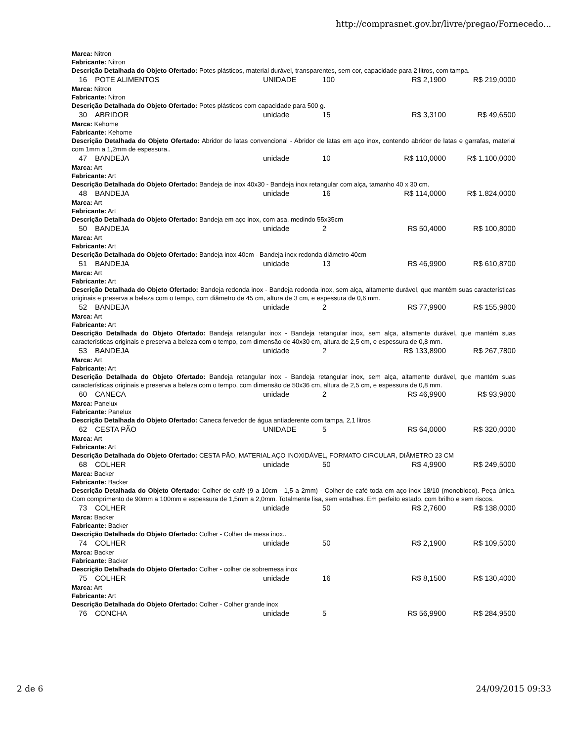http://comprasnet.gov.br/livre/pregao/Fornecedo...
| Marca: Nitron Fabricante: Nitron Descrição Detalhada do Objeto Ofertado: Potes plásticos, material durável, transparentes, sem cor, capacidade para 2 litros, com tampa. | | | | | |
| 16 | POTE ALIMENTOS | UNIDADE | 100 | R$ 2,1900 | R$ 219,0000 |
| Marca: Nitron Fabricante: Nitron Descrição Detalhada do Objeto Ofertado: Potes plásticos com capacidade para 500 g. | | | | | |
| 30 | ABRIDOR | unidade | 15 | R$ 3,3100 | R$ 49,6500 |
| Marca: Kehome Fabricante: Kehome Descrição Detalhada do Objeto Ofertado: Abridor de latas convencional - Abridor de latas em aço inox, contendo abridor de latas e garrafas, material com 1mm a 1,2mm de espessura.. | | | | | |
| 47 | BANDEJA | unidade | 10 | R$ 110,0000 | R$ 1.100,0000 |
| Marca: Art Fabricante: Art Descrição Detalhada do Objeto Ofertado: Bandeja de inox 40x30 - Bandeja inox retangular com alça, tamanho 40 x 30 cm. | | | | | |
| 48 | BANDEJA | unidade | 16 | R$ 114,0000 | R$ 1.824,0000 |
| Marca: Art Fabricante: Art Descrição Detalhada do Objeto Ofertado: Bandeja em aço inox, com asa, medindo 55x35cm | | | | | |
| 50 | BANDEJA | unidade | 2 | R$ 50,4000 | R$ 100,8000 |
| Marca: Art Fabricante: Art Descrição Detalhada do Objeto Ofertado: Bandeja inox 40cm - Bandeja inox redonda diâmetro 40cm | | | | | |
| 51 | BANDEJA | unidade | 13 | R$ 46,9900 | R$ 610,8700 |
| Marca: Art Fabricante: Art Descrição Detalhada do Objeto Ofertado: Bandeja redonda inox - Bandeja redonda inox, sem alça, altamente durável, que mantém suas características originais e preserva a beleza com o tempo, com diâmetro de 45 cm, altura de 3 cm, e espessura de 0,6 mm. | | | | | |
| 52 | BANDEJA | unidade | 2 | R$ 77,9900 | R$ 155,9800 |
| Marca: Art Fabricante: Art Descrição Detalhada do Objeto Ofertado: Bandeja retangular inox - Bandeja retangular inox, sem alça, altamente durável, que mantém suas características originais e preserva a beleza com o tempo, com dimensão de 40x30 cm, altura de 2,5 cm, e espessura de 0,8 mm. | | | | | |
| 53 | BANDEJA | unidade | 2 | R$ 133,8900 | R$ 267,7800 |
| Marca: Art Fabricante: Art Descrição Detalhada do Objeto Ofertado: Bandeja retangular inox - Bandeja retangular inox, sem alça, altamente durável, que mantém suas características originais e preserva a beleza com o tempo, com dimensão de 50x36 cm, altura de 2,5 cm, e espessura de 0,8 mm. | | | | | |
| 60 | CANECA | unidade | 2 | R$ 46,9900 | R$ 93,9800 |
| Marca: Panelux Fabricante: Panelux Descrição Detalhada do Objeto Ofertado: Caneca fervedor de água antiaderente com tampa, 2,1 litros | | | | | |
| 62 | CESTA PÃO | UNIDADE | 5 | R$ 64,0000 | R$ 320,0000 |
| Marca: Art Fabricante: Art Descrição Detalhada do Objeto Ofertado: CESTA PÃO, MATERIAL AÇO INOXIDÁVEL, FORMATO CIRCULAR, DIÂMETRO 23 CM | | | | | |
| 68 | COLHER | unidade | 50 | R$ 4,9900 | R$ 249,5000 |
| Marca: Backer Fabricante: Backer Descrição Detalhada do Objeto Ofertado: Colher de café (9 a 10cm - 1,5 a 2mm) - Colher de café toda em aço inox 18/10 (monobloco). Peça única. Com comprimento de 90mm a 100mm e espessura de 1,5mm a 2,0mm. Totalmente lisa, sem entalhes. Em perfeito estado, com brilho e sem riscos. | | | | | |
| 73 | COLHER | unidade | 50 | R$ 2,7600 | R$ 138,0000 |
| Marca: Backer Fabricante: Backer Descrição Detalhada do Objeto Ofertado: Colher - Colher de mesa inox.. | | | | | |
| 74 | COLHER | unidade | 50 | R$ 2,1900 | R$ 109,5000 |
| Marca: Backer Fabricante: Backer Descrição Detalhada do Objeto Ofertado: Colher - colher de sobremesa inox | | | | | |
| 75 | COLHER | unidade | 16 | R$ 8,1500 | R$ 130,4000 |
| Marca: Art Fabricante: Art Descrição Detalhada do Objeto Ofertado: Colher - Colher grande inox | | | | | |
| 76 | CONCHA | unidade | 5 | R$ 56,9900 | R$ 284,9500 |
2 de 6 24/09/2015 09:33